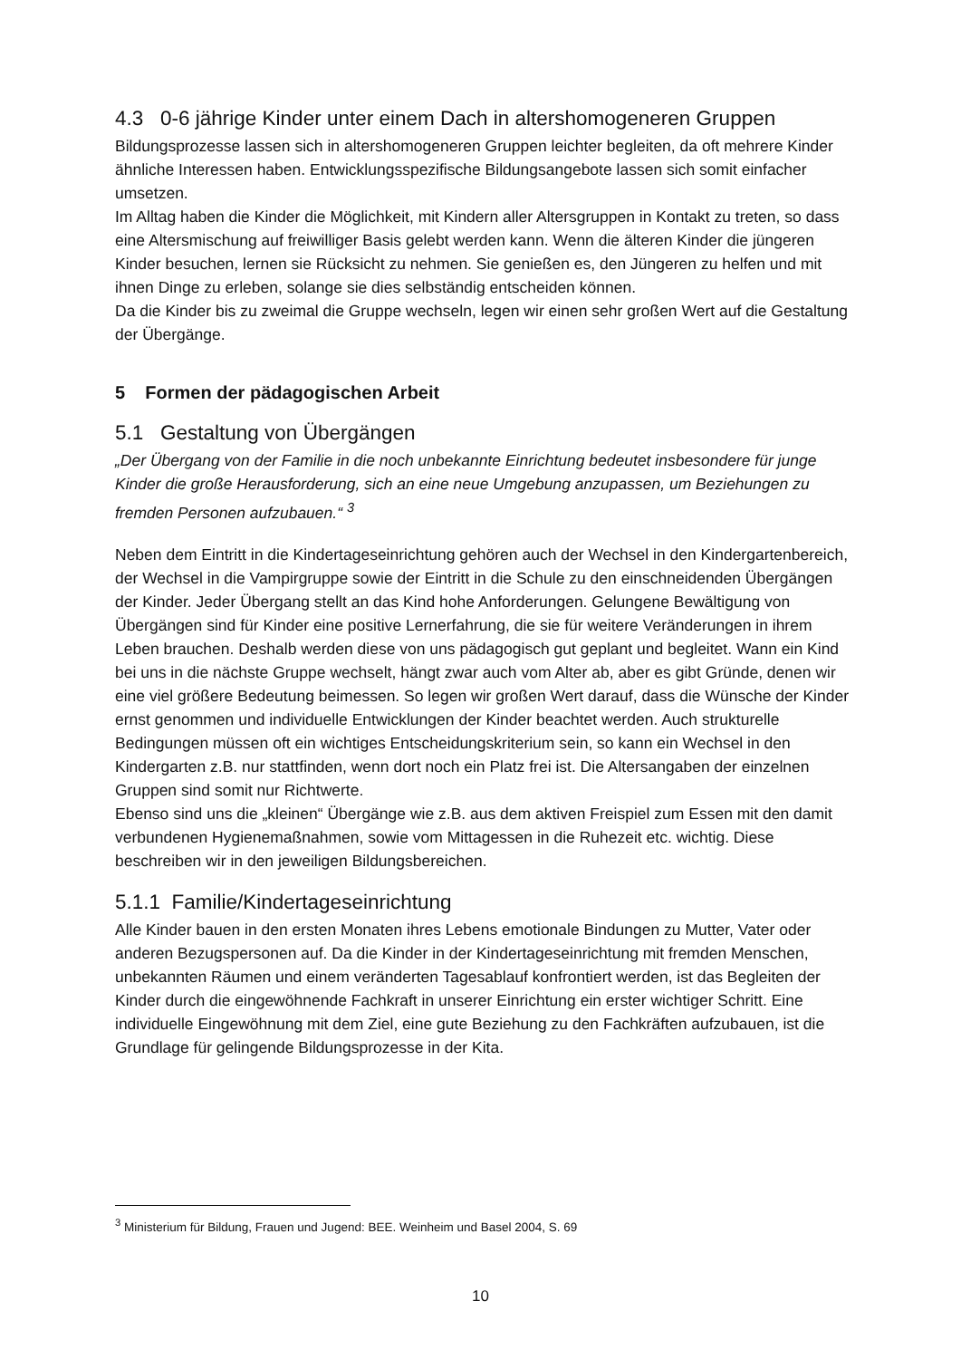4.3 0-6 jährige Kinder unter einem Dach in altershomogeneren Gruppen
Bildungsprozesse lassen sich in altershomogeneren Gruppen leichter begleiten, da oft mehrere Kinder ähnliche Interessen haben. Entwicklungsspezifische Bildungsangebote lassen sich somit einfacher umsetzen.
Im Alltag haben die Kinder die Möglichkeit, mit Kindern aller Altersgruppen in Kontakt zu treten, so dass eine Altersmischung auf freiwilliger Basis gelebt werden kann. Wenn die älteren Kinder die jüngeren Kinder besuchen, lernen sie Rücksicht zu nehmen. Sie genießen es, den Jüngeren zu helfen und mit ihnen Dinge zu erleben, solange sie dies selbständig entscheiden können.
Da die Kinder bis zu zweimal die Gruppe wechseln, legen wir einen sehr großen Wert auf die Gestaltung der Übergänge.
5 Formen der pädagogischen Arbeit
5.1 Gestaltung von Übergängen
„Der Übergang von der Familie in die noch unbekannte Einrichtung bedeutet insbesondere für junge Kinder die große Herausforderung, sich an eine neue Umgebung anzupassen, um Beziehungen zu fremden Personen aufzubauen.“ <sup>3</sup>
Neben dem Eintritt in die Kindertageseinrichtung gehören auch der Wechsel in den Kindergartenbereich, der Wechsel in die Vampirgruppe sowie der Eintritt in die Schule zu den einschneidenden Übergängen der Kinder. Jeder Übergang stellt an das Kind hohe Anforderungen. Gelungene Bewältigung von Übergängen sind für Kinder eine positive Lernerfahrung, die sie für weitere Veränderungen in ihrem Leben brauchen. Deshalb werden diese von uns pädagogisch gut geplant und begleitet. Wann ein Kind bei uns in die nächste Gruppe wechselt, hängt zwar auch vom Alter ab, aber es gibt Gründe, denen wir eine viel größere Bedeutung beimessen. So legen wir großen Wert darauf, dass die Wünsche der Kinder ernst genommen und individuelle Entwicklungen der Kinder beachtet werden. Auch strukturelle Bedingungen müssen oft ein wichtiges Entscheidungskriterium sein, so kann ein Wechsel in den Kindergarten z.B. nur stattfinden, wenn dort noch ein Platz frei ist. Die Altersangaben der einzelnen Gruppen sind somit nur Richtwerte.
Ebenso sind uns die „kleinen“ Übergänge wie z.B. aus dem aktiven Freispiel zum Essen mit den damit verbundenen Hygienemaßnahmen, sowie vom Mittagessen in die Ruhezeit etc. wichtig. Diese beschreiben wir in den jeweiligen Bildungsbereichen.
5.1.1 Familie/Kindertageseinrichtung
Alle Kinder bauen in den ersten Monaten ihres Lebens emotionale Bindungen zu Mutter, Vater oder anderen Bezugspersonen auf. Da die Kinder in der Kindertageseinrichtung mit fremden Menschen, unbekannten Räumen und einem veränderten Tagesablauf konfrontiert werden, ist das Begleiten der Kinder durch die eingewöhnende Fachkraft in unserer Einrichtung ein erster wichtiger Schritt. Eine individuelle Eingewöhnung mit dem Ziel, eine gute Beziehung zu den Fachkräften aufzubauen, ist die Grundlage für gelingende Bildungsprozesse in der Kita.
<sup>3</sup> Ministerium für Bildung, Frauen und Jugend: BEE. Weinheim und Basel 2004, S. 69
10